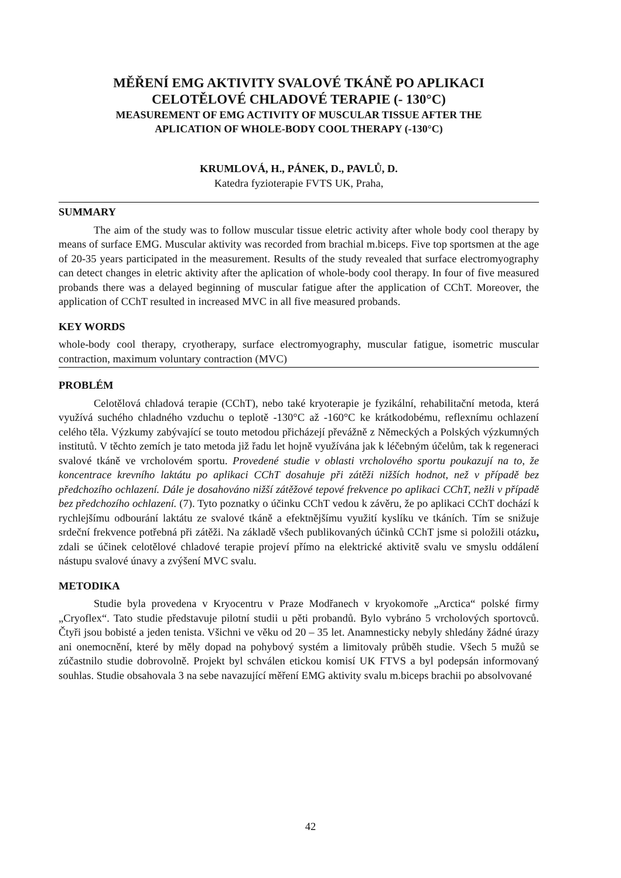MĚŘENÍ EMG AKTIVITY SVALOVÉ TKÁNĚ PO APLIKACI
CELOTĚLOVÉ CHLADOVÉ TERAPIE (- 130°C)
MEASUREMENT OF EMG ACTIVITY OF MUSCULAR TISSUE AFTER THE
APLICATION OF WHOLE-BODY COOL THERAPY (-130°C)
KRUMLOVÁ, H., PÁNEK, D., PAVLŮ, D.
Katedra fyzioterapie FVTS UK, Praha,
SUMMARY
The aim of the study was to follow muscular tissue eletric activity after whole body cool therapy by means of surface EMG. Muscular aktivity was recorded from brachial m.biceps. Five top sportsmen at the age of 20-35 years participated in the measurement. Results of the study revealed that surface electromyography can detect changes in eletric aktivity after the aplication of whole-body cool therapy. In four of five measured probands there was a delayed beginning of muscular fatigue after the application of CChT. Moreover, the application of CChT resulted in increased MVC in all five measured probands.
KEY WORDS
whole-body cool therapy, cryotherapy, surface electromyography, muscular fatigue, isometric muscular contraction, maximum voluntary contraction (MVC)
PROBLÉM
Celotělová chladová terapie (CChT), nebo také kryoterapie je fyzikální, rehabilitační metoda, která využívá suchého chladného vzduchu o teplotě -130°C až -160°C ke krátkodobému, reflexnímu ochlazení celého těla. Výzkumy zabývající se touto metodou přicházejí převážně z Německých a Polských výzkumných institutů. V těchto zemích je tato metoda již řadu let hojně využívána jak k léčebným účelům, tak k regeneraci svalové tkáně ve vrcholovém sportu. Provedené studie v oblasti vrcholového sportu poukazují na to, že koncentrace krevního laktátu po aplikaci CChT dosahuje při zátěži nižších hodnot, než v případě bez předchozího ochlazení. Dále je dosahováno nižší zátěžové tepové frekvence po aplikaci CChT, nežli v případě bez předchozího ochlazení. (7). Tyto poznatky o účinku CChT vedou k závěru, že po aplikaci CChT dochází k rychlejšímu odbourání laktátu ze svalové tkáně a efektnějšímu využití kyslíku ve tkáních. Tím se snižuje srdeční frekvence potřebná při zátěži. Na základě všech publikovaných účinků CChT jsme si položili otázku, zdali se účinek celotělové chladové terapie projeví přímo na elektrické aktivitě svalu ve smyslu oddálení nástupu svalové únavy a zvýšení MVC svalu.
METODIKA
Studie byla provedena v Kryocentru v Praze Modřanech v kryokomoře „Arctica“ polské firmy „Cryoflex“. Tato studie představuje pilotní studii u pěti probandů. Bylo vybráno 5 vrcholových sportovců. Čtyři jsou bobisté a jeden tenista. Všichni ve věku od 20 – 35 let. Anamnesticky nebyly shledány žádné úrazy ani onemocnění, které by měly dopad na pohybový systém a limitovaly průběh studie. Všech 5 mužů se zúčastnilo studie dobrovolně. Projekt byl schválen etickou komisí UK FTVS a byl podepsán informovaný souhlas. Studie obsahovala 3 na sebe navazující měření EMG aktivity svalu m.biceps brachii po absolvované
42